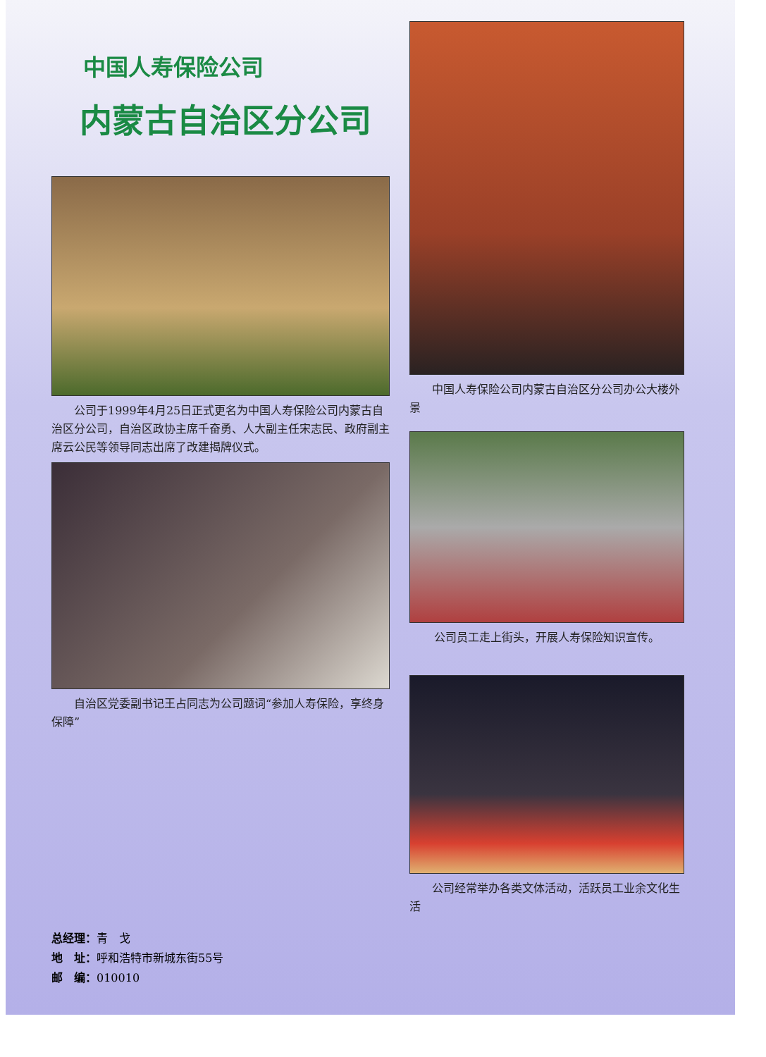中国人寿保险公司
内蒙古自治区分公司
　　公司于1999年4月25日正式更名为中国人寿保险公司内蒙古自治区分公司，自治区政协主席千奋勇、人大副主任宋志民、政府副主席云公民等领导同志出席了改建揭牌仪式。
　　自治区党委副书记王占同志为公司题词“参加人寿保险，享终身保障”
总经理：青　戈
地　址：呼和浩特市新城东街55号
邮　编：010010
　　中国人寿保险公司内蒙古自治区分公司办公大楼外景
公司员工走上街头，开展人寿保险知识宣传。
　　公司经常举办各类文体活动，活跃员工业余文化生活